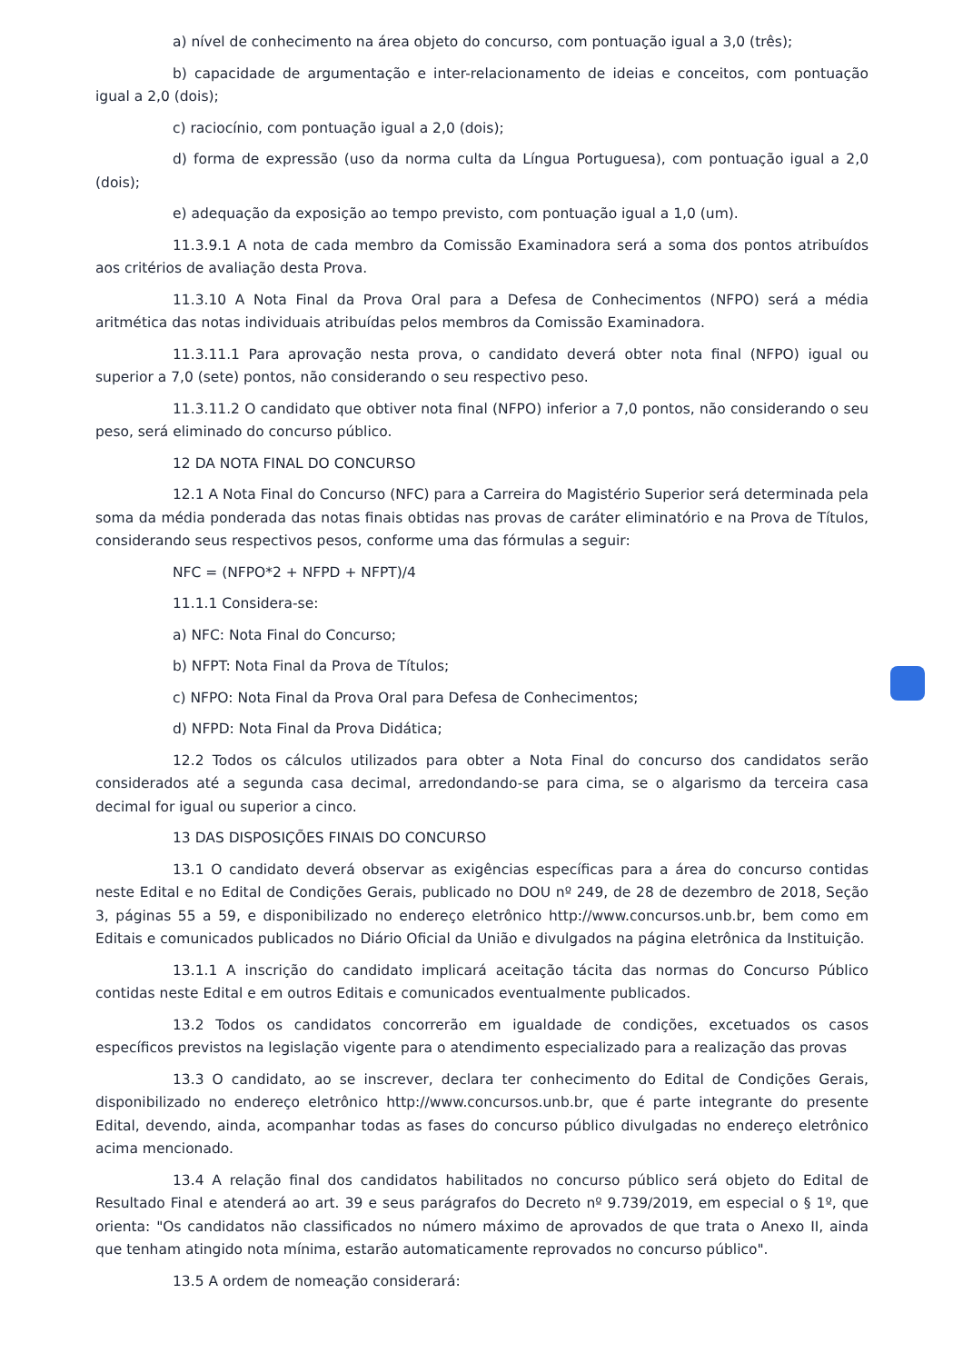a) nível de conhecimento na área objeto do concurso, com pontuação igual a 3,0 (três);
b) capacidade de argumentação e inter-relacionamento de ideias e conceitos, com pontuação igual a 2,0 (dois);
c) raciocínio, com pontuação igual a 2,0 (dois);
d) forma de expressão (uso da norma culta da Língua Portuguesa), com pontuação igual a 2,0 (dois);
e) adequação da exposição ao tempo previsto, com pontuação igual a 1,0 (um).
11.3.9.1 A nota de cada membro da Comissão Examinadora será a soma dos pontos atribuídos aos critérios de avaliação desta Prova.
11.3.10 A Nota Final da Prova Oral para a Defesa de Conhecimentos (NFPO) será a média aritmética das notas individuais atribuídas pelos membros da Comissão Examinadora.
11.3.11.1 Para aprovação nesta prova, o candidato deverá obter nota final (NFPO) igual ou superior a 7,0 (sete) pontos, não considerando o seu respectivo peso.
11.3.11.2 O candidato que obtiver nota final (NFPO) inferior a 7,0 pontos, não considerando o seu peso, será eliminado do concurso público.
12 DA NOTA FINAL DO CONCURSO
12.1 A Nota Final do Concurso (NFC) para a Carreira do Magistério Superior será determinada pela soma da média ponderada das notas finais obtidas nas provas de caráter eliminatório e na Prova de Títulos, considerando seus respectivos pesos, conforme uma das fórmulas a seguir:
NFC = (NFPO*2 + NFPD + NFPT)/4
11.1.1 Considera-se:
a) NFC: Nota Final do Concurso;
b) NFPT: Nota Final da Prova de Títulos;
c) NFPO: Nota Final da Prova Oral para Defesa de Conhecimentos;
d) NFPD: Nota Final da Prova Didática;
12.2 Todos os cálculos utilizados para obter a Nota Final do concurso dos candidatos serão considerados até a segunda casa decimal, arredondando-se para cima, se o algarismo da terceira casa decimal for igual ou superior a cinco.
13 DAS DISPOSIÇÕES FINAIS DO CONCURSO
13.1 O candidato deverá observar as exigências específicas para a área do concurso contidas neste Edital e no Edital de Condições Gerais, publicado no DOU nº 249, de 28 de dezembro de 2018, Seção 3, páginas 55 a 59, e disponibilizado no endereço eletrônico http://www.concursos.unb.br, bem como em Editais e comunicados publicados no Diário Oficial da União e divulgados na página eletrônica da Instituição.
13.1.1 A inscrição do candidato implicará aceitação tácita das normas do Concurso Público contidas neste Edital e em outros Editais e comunicados eventualmente publicados.
13.2 Todos os candidatos concorrerão em igualdade de condições, excetuados os casos específicos previstos na legislação vigente para o atendimento especializado para a realização das provas
13.3 O candidato, ao se inscrever, declara ter conhecimento do Edital de Condições Gerais, disponibilizado no endereço eletrônico http://www.concursos.unb.br, que é parte integrante do presente Edital, devendo, ainda, acompanhar todas as fases do concurso público divulgadas no endereço eletrônico acima mencionado.
13.4 A relação final dos candidatos habilitados no concurso público será objeto do Edital de Resultado Final e atenderá ao art. 39 e seus parágrafos do Decreto nº 9.739/2019, em especial o § 1º, que orienta: "Os candidatos não classificados no número máximo de aprovados de que trata o Anexo II, ainda que tenham atingido nota mínima, estarão automaticamente reprovados no concurso público".
13.5 A ordem de nomeação considerará: